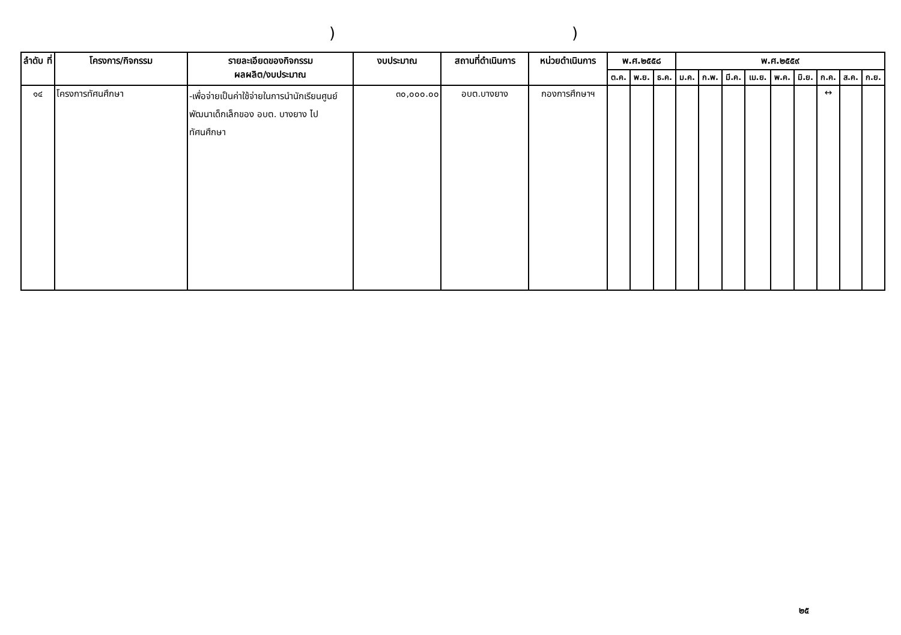))
| ลำดับ ที่ | โครงการ/กิจกรรม | รายละเอียดของกิจกรรม ผลผลิต/งบประมาณ | งบประมาณ | สถานที่ดำเนินการ | หน่วยดำเนินการ | พ.ศ.๒๕๕๘ | | | พ.ศ.๒๕๕๙ | | | | | | | | |
| --- | --- | --- | --- | --- | --- | --- | --- | --- | --- | --- | --- | --- | --- | --- | --- | --- | --- |
| | | | | | | ต.ค. | พ.ย. | ธ.ค. | ม.ค. | ก.พ. | มี.ค. | เม.ย. | พ.ค. | มิ.ย. | ก.ค. | ส.ค. | ก.ย. |
| ๑๔ | โครงการทัศนศึกษา | -เพื่อจ่ายเป็นค่าใช้จ่ายในการนำนักเรียนศูนย์พัฒนาเด็กเล็กของ อบต. บางยาง ไปทัศนศึกษา | ๓๐,๐๐๐.๐๐ | อบต.บางยาง | กองการศึกษาฯ | | | | | | | | | | ↔ | | |
๒๕